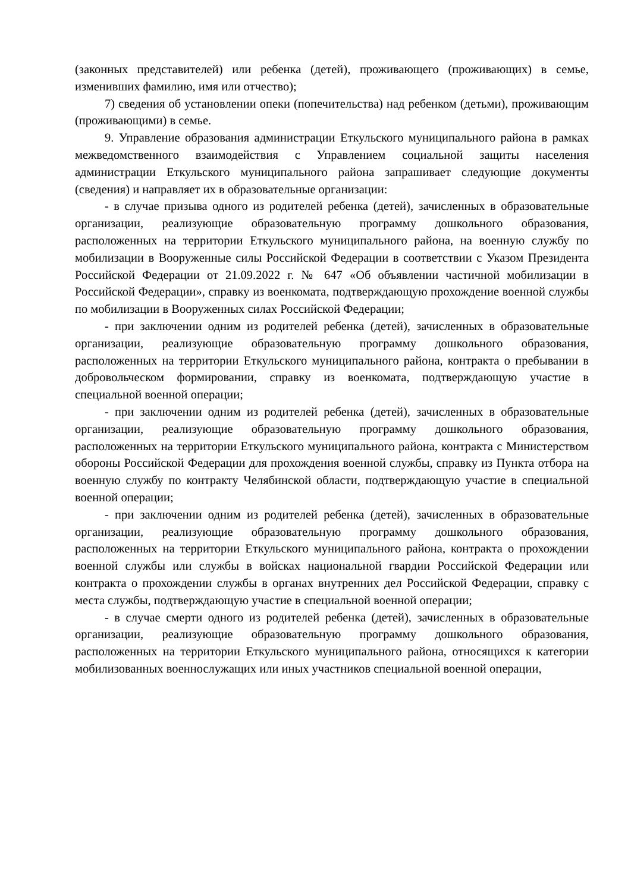(законных представителей) или ребенка (детей), проживающего (проживающих) в семье, изменивших фамилию, имя или отчество);
7) сведения об установлении опеки (попечительства) над ребенком (детьми), проживающим (проживающими) в семье.
9. Управление образования администрации Еткульского муниципального района в рамках межведомственного взаимодействия с Управлением социальной защиты населения администрации Еткульского муниципального района запрашивает следующие документы (сведения) и направляет их в образовательные организации:
- в случае призыва одного из родителей ребенка (детей), зачисленных в образовательные организации, реализующие образовательную программу дошкольного образования, расположенных на территории Еткульского муниципального района, на военную службу по мобилизации в Вооруженные силы Российской Федерации в соответствии с Указом Президента Российской Федерации от 21.09.2022 г. № 647 «Об объявлении частичной мобилизации в Российской Федерации», справку из военкомата, подтверждающую прохождение военной службы по мобилизации в Вооруженных силах Российской Федерации;
- при заключении одним из родителей ребенка (детей), зачисленных в образовательные организации, реализующие образовательную программу дошкольного образования, расположенных на территории Еткульского муниципального района, контракта о пребывании в добровольческом формировании, справку из военкомата, подтверждающую участие в специальной военной операции;
- при заключении одним из родителей ребенка (детей), зачисленных в образовательные организации, реализующие образовательную программу дошкольного образования, расположенных на территории Еткульского муниципального района, контракта с Министерством обороны Российской Федерации для прохождения военной службы, справку из Пункта отбора на военную службу по контракту Челябинской области, подтверждающую участие в специальной военной операции;
- при заключении одним из родителей ребенка (детей), зачисленных в образовательные организации, реализующие образовательную программу дошкольного образования, расположенных на территории Еткульского муниципального района, контракта о прохождении военной службы или службы в войсках национальной гвардии Российской Федерации или контракта о прохождении службы в органах внутренних дел Российской Федерации, справку с места службы, подтверждающую участие в специальной военной операции;
- в случае смерти одного из родителей ребенка (детей), зачисленных в образовательные организации, реализующие образовательную программу дошкольного образования, расположенных на территории Еткульского муниципального района, относящихся к категории мобилизованных военнослужащих или иных участников специальной военной операции,